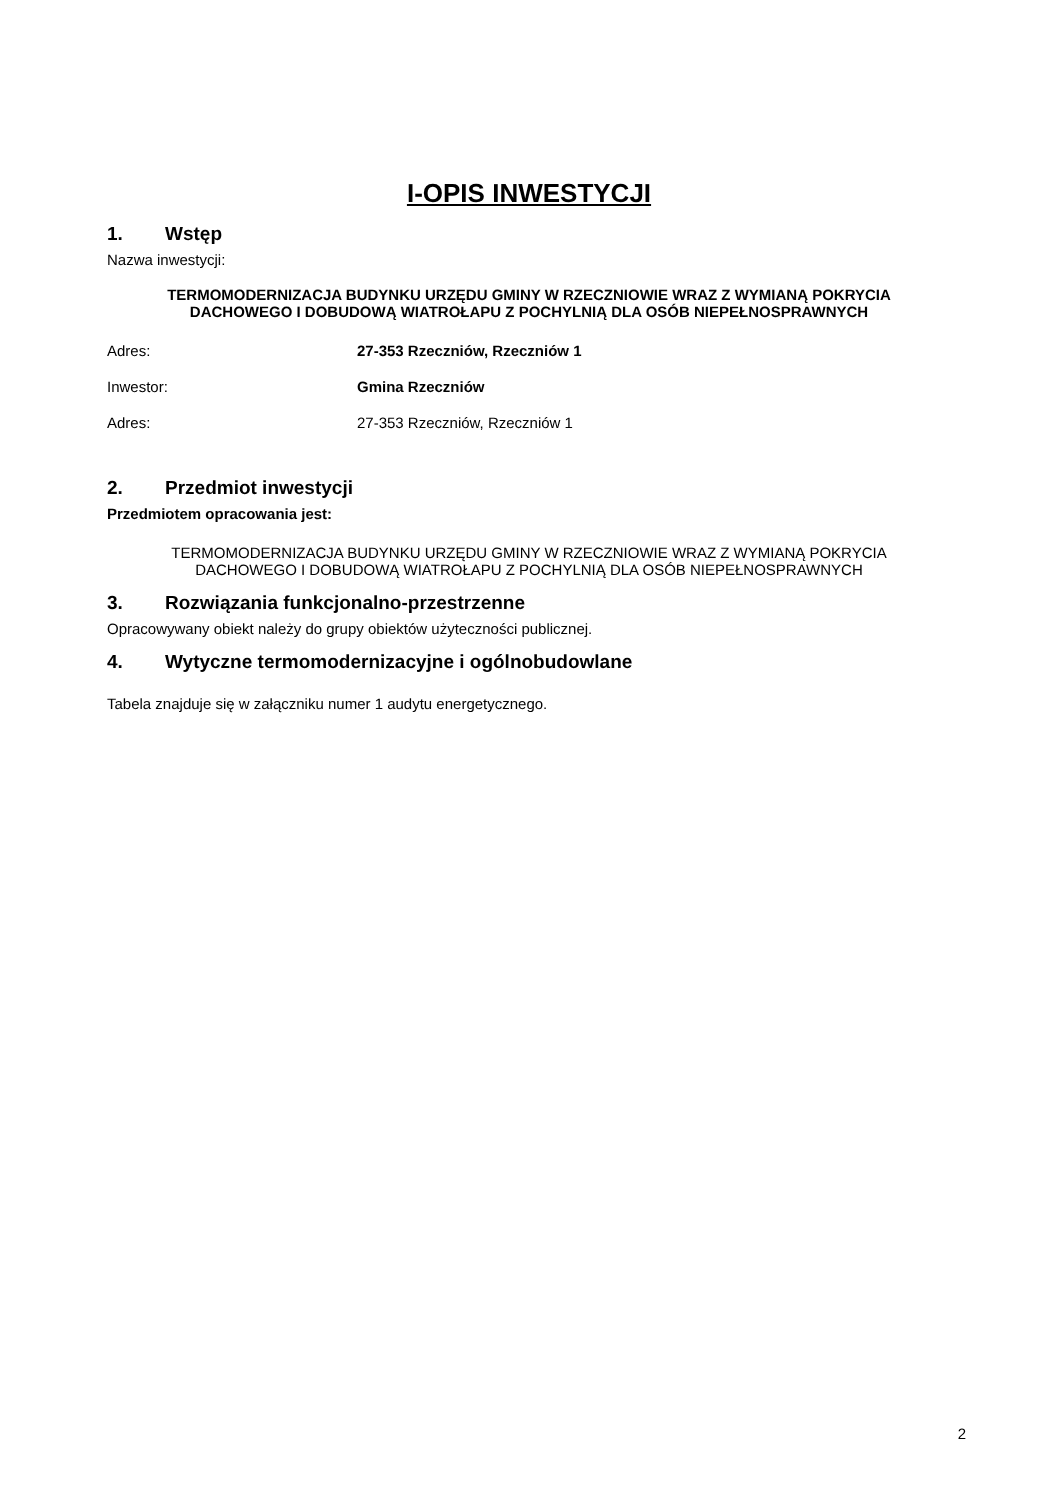I-OPIS INWESTYCJI
1. Wstęp
Nazwa inwestycji:
TERMOMODERNIZACJA BUDYNKU URZĘDU GMINY W RZECZNIOWIE WRAZ Z WYMIANĄ POKRYCIA DACHOWEGO I DOBUDOWĄ WIATROŁAPU Z POCHYLNIĄ DLA OSÓB NIEPEŁNOSPRAWNYCH
Adres: 27-353 Rzeczniów, Rzeczniów 1
Inwestor: Gmina Rzeczniów
Adres: 27-353 Rzeczniów, Rzeczniów 1
2. Przedmiot inwestycji
Przedmiotem opracowania jest:
TERMOMODERNIZACJA BUDYNKU URZĘDU GMINY W RZECZNIOWIE WRAZ Z WYMIANĄ POKRYCIA DACHOWEGO I DOBUDOWĄ WIATROŁAPU Z POCHYLNIĄ DLA OSÓB NIEPEŁNOSPRAWNYCH
3. Rozwiązania funkcjonalno-przestrzenne
Opracowywany obiekt należy do grupy obiektów użyteczności publicznej.
4. Wytyczne termomodernizacyjne i ogólnobudowlane
Tabela znajduje się w załączniku numer 1 audytu energetycznego.
2